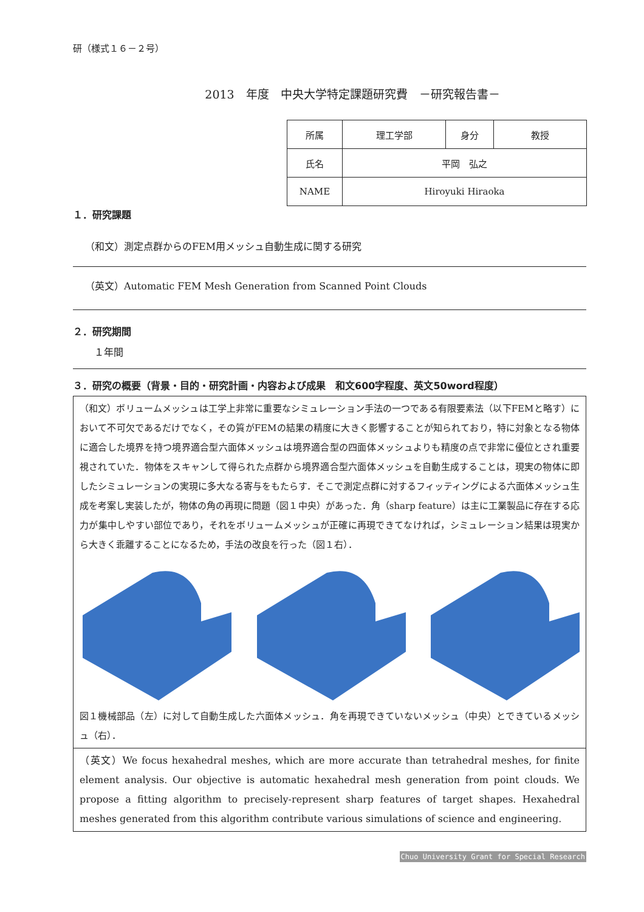研（様式１６－２号）
2013　年度　中央大学特定課題研究費　－研究報告書－
| 所属 | 理工学部 | 身分 | 教授 |
| 氏名 | 平岡 弘之 | | |
| NAME | Hiroyuki Hiraoka | | |
１．研究課題
（和文）測定点群からのFEM用メッシュ自動生成に関する研究
（英文）Automatic FEM Mesh Generation from Scanned Point Clouds
２．研究期間
１年間
３．研究の概要（背景・目的・研究計画・内容および成果　和文600字程度、英文50word程度）
（和文）ボリュームメッシュは工学上非常に重要なシミュレーション手法の一つである有限要素法（以下FEMと略す）において不可欠であるだけでなく，その質がFEMの結果の精度に大きく影響することが知られており，特に対象となる物体に適合した境界を持つ境界適合型六面体メッシュは境界適合型の四面体メッシュよりも精度の点で非常に優位とされ重要視されていた．物体をスキャンして得られた点群から境界適合型六面体メッシュを自動生成することは，現実の物体に即したシミュレーションの実現に多大なる寄与をもたらす．そこで測定点群に対するフィッティングによる六面体メッシュ生成を考案し実装したが，物体の角の再現に問題（図１中央）があった．角（sharp feature）は主に工業製品に存在する応力が集中しやすい部位であり，それをボリュームメッシュが正確に再現できてなければ，シミュレーション結果は現実から大きく乖離することになるため，手法の改良を行った（図１右）．
図１機械部品（左）に対して自動生成した六面体メッシュ．角を再現できていないメッシュ（中央）とできているメッシュ（右）．
（英文）We focus hexahedral meshes, which are more accurate than tetrahedral meshes, for finite element analysis. Our objective is automatic hexahedral mesh generation from point clouds. We propose a fitting algorithm to precisely-represent sharp features of target shapes. Hexahedral meshes generated from this algorithm contribute various simulations of science and engineering.
Chuo University Grant for Special Research